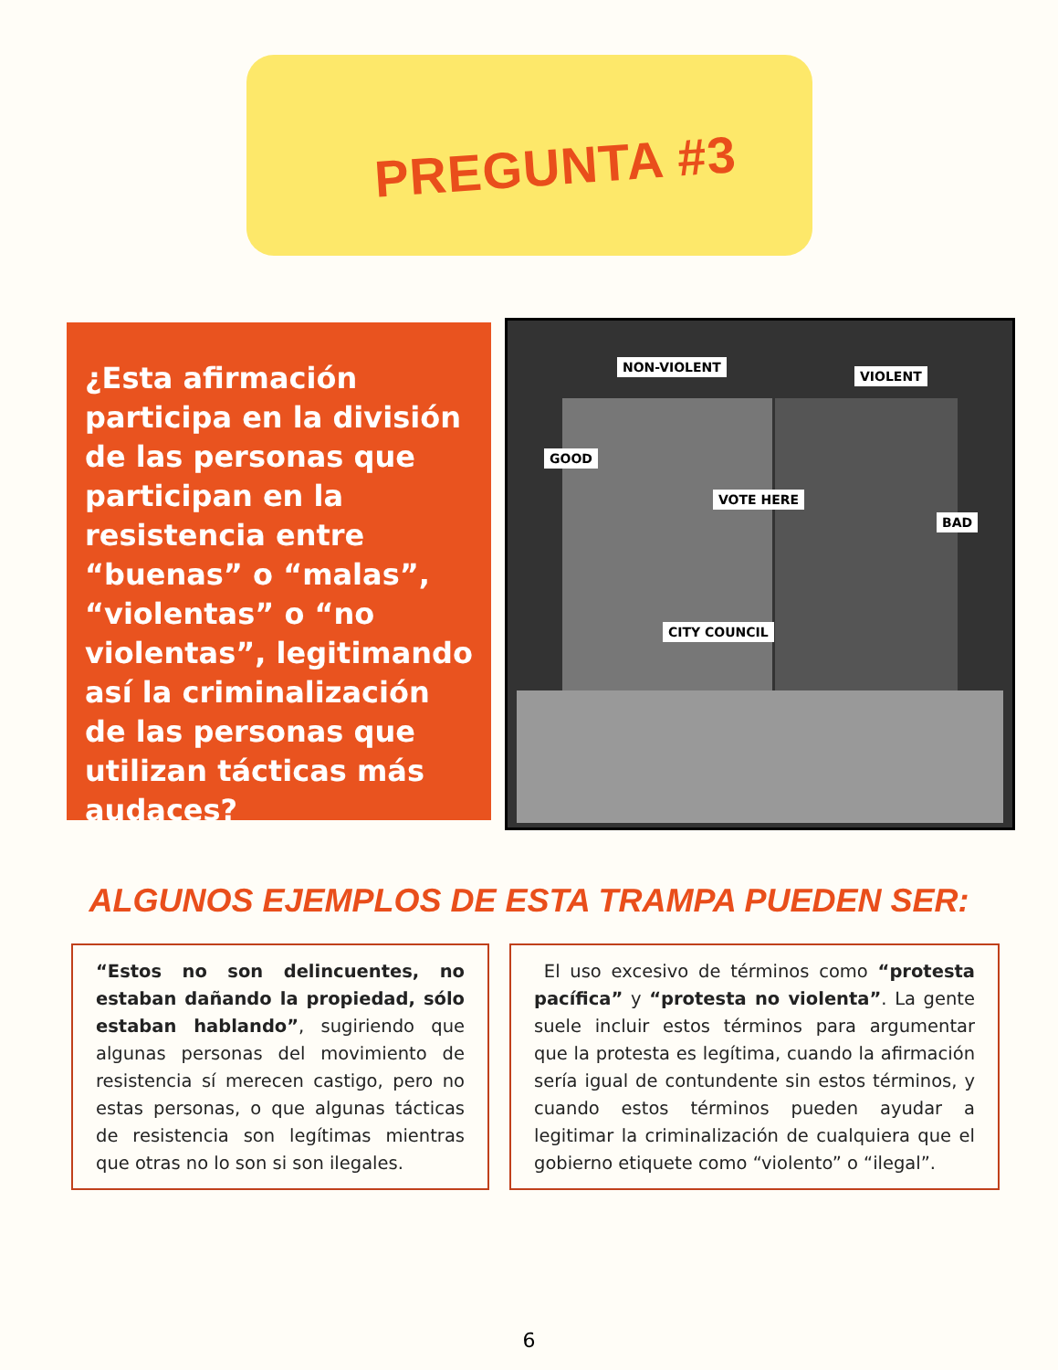PREGUNTA #3
¿Esta afirmación participa en la división de las personas que participan en la resistencia entre “buenas” o “malas”, “violentas” o “no violentas”, legitimando así la criminalización de las personas que utilizan tácticas más audaces?
NON-VIOLENT
GOOD
VIOLENT
BAD
VOTE HERE
CITY COUNCIL
ALGUNOS EJEMPLOS DE ESTA TRAMPA PUEDEN SER:
“Estos no son delincuentes, no estaban dañando la propiedad, sólo estaban hablando”, sugiriendo que algunas personas del movimiento de resistencia sí merecen castigo, pero no estas personas, o que algunas tácticas de resistencia son legítimas mientras que otras no lo son si son ilegales.
El uso excesivo de términos como “protesta pacífica” y “protesta no violenta”. La gente suele incluir estos términos para argumentar que la protesta es legítima, cuando la afirmación sería igual de contundente sin estos términos, y cuando estos términos pueden ayudar a legitimar la criminalización de cualquiera que el gobierno etiquete como “violento” o “ilegal”.
6